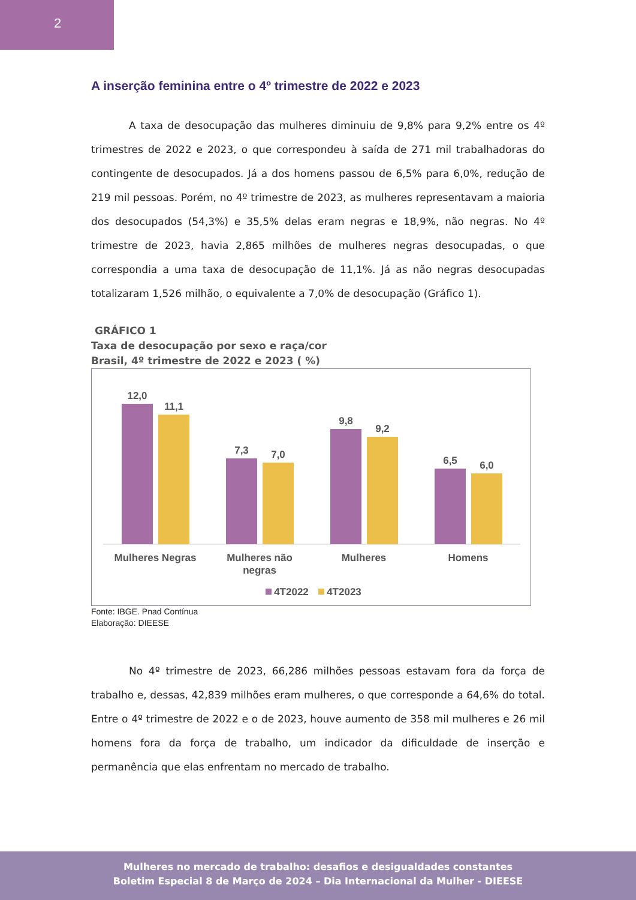2
A inserção feminina entre o 4º trimestre de 2022 e 2023
A taxa de desocupação das mulheres diminuiu de 9,8% para 9,2% entre os 4º trimestres de 2022 e 2023, o que correspondeu à saída de 271 mil trabalhadoras do contingente de desocupados. Já a dos homens passou de 6,5% para 6,0%, redução de 219 mil pessoas. Porém, no 4º trimestre de 2023, as mulheres representavam a maioria dos desocupados (54,3%) e 35,5% delas eram negras e 18,9%, não negras. No 4º trimestre de 2023, havia 2,865 milhões de mulheres negras desocupadas, o que correspondia a uma taxa de desocupação de 11,1%. Já as não negras desocupadas totalizaram 1,526 milhão, o equivalente a 7,0% de desocupação (Gráfico 1).
GRÁFICO 1
Taxa de desocupação por sexo e raça/cor
Brasil, 4º trimestre de 2022 e 2023 ( %)
12,0
11,1
7,3
7,0
9,8
9,2
6,5
6,0
Mulheres Negras
Mulheres não
negras
Mulheres
Homens
4T2022
4T2023
Fonte: IBGE. Pnad Contínua
Elaboração: DIEESE
No 4º trimestre de 2023, 66,286 milhões pessoas estavam fora da força de trabalho e, dessas, 42,839 milhões eram mulheres, o que corresponde a 64,6% do total. Entre o 4º trimestre de 2022 e o de 2023, houve aumento de 358 mil mulheres e 26 mil homens fora da força de trabalho, um indicador da dificuldade de inserção e permanência que elas enfrentam no mercado de trabalho.
Mulheres no mercado de trabalho: desafios e desigualdades constantes
Boletim Especial 8 de Março de 2024 – Dia Internacional da Mulher - DIEESE